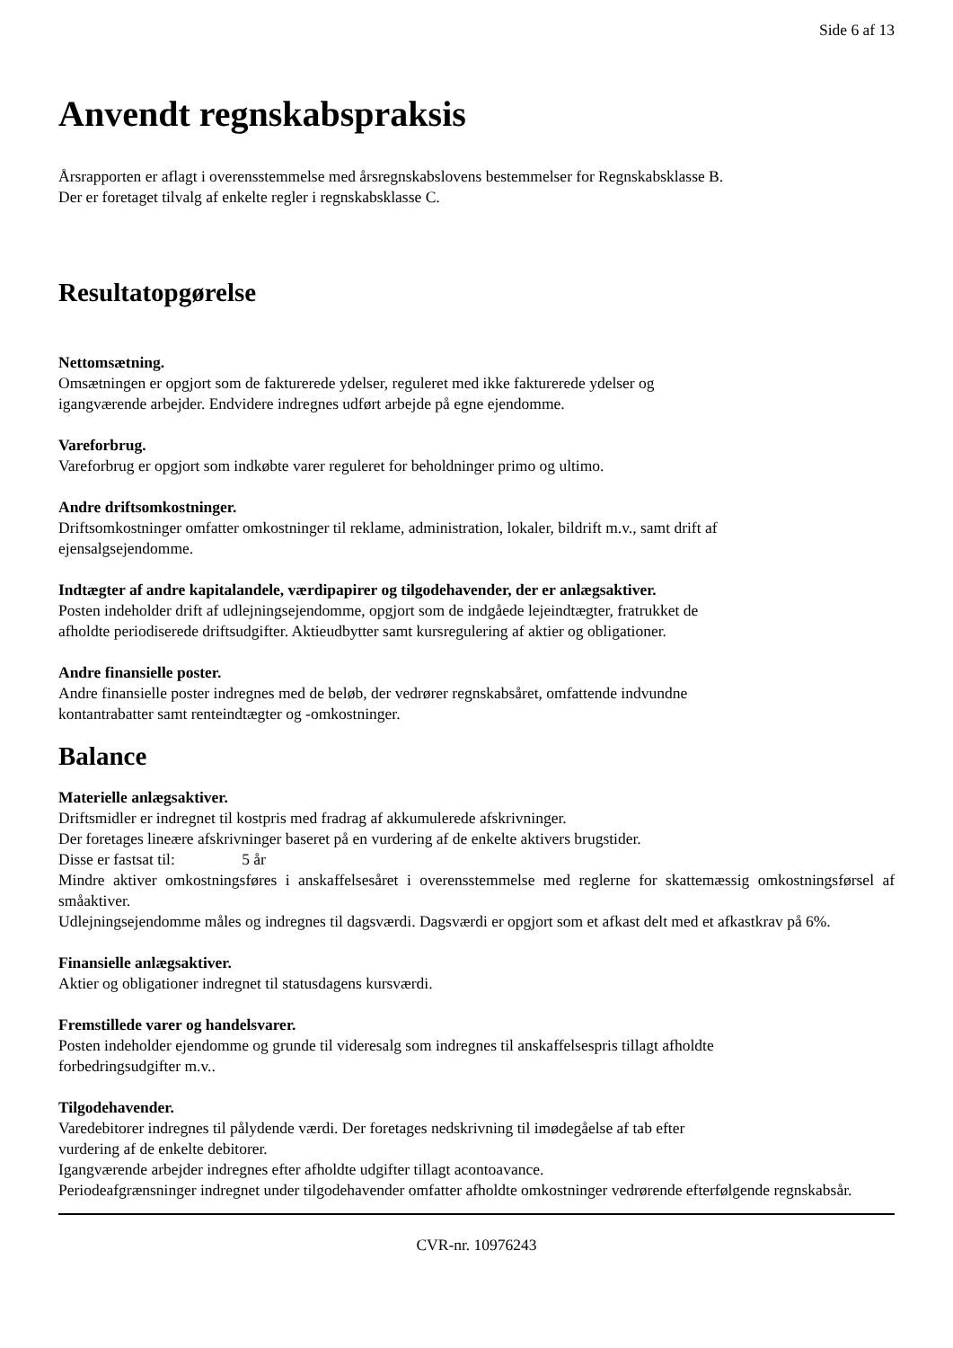Side 6 af 13
Anvendt regnskabspraksis
Årsrapporten er aflagt i overensstemmelse med årsregnskabslovens bestemmelser for Regnskabsklasse B.
Der er foretaget tilvalg af enkelte regler i regnskabsklasse C.
Resultatopgørelse
Nettomsætning.
Omsætningen er opgjort som de fakturerede ydelser, reguleret med ikke fakturerede ydelser og
igangværende arbejder. Endvidere indregnes udført arbejde på egne ejendomme.
Vareforbrug.
Vareforbrug er opgjort som indkøbte varer reguleret for beholdninger primo og ultimo.
Andre driftsomkostninger.
Driftsomkostninger omfatter omkostninger til reklame, administration, lokaler, bildrift m.v., samt drift af
ejensalgsejendomme.
Indtægter af andre kapitalandele, værdipapirer og tilgodehavender, der er anlægsaktiver.
Posten indeholder drift af udlejningsejendomme, opgjort som de indgåede lejeindtægter, fratrukket de
afholdte periodiserede driftsudgifter. Aktieudbytter samt kursregulering af aktier og obligationer.
Andre finansielle poster.
Andre finansielle poster indregnes med de beløb, der vedrører regnskabsåret, omfattende indvundne
kontantrabatter samt renteindtægter og -omkostninger.
Balance
Materielle anlægsaktiver.
Driftsmidler er indregnet til kostpris med fradrag af akkumulerede afskrivninger.
Der foretages lineære afskrivninger baseret på en vurdering af de enkelte aktivers brugstider.
Disse er fastsat til: 5 år
Mindre aktiver omkostningsføres i anskaffelsesåret i overensstemmelse med reglerne for skattemæssig omkostningsførsel af småaktiver.
Udlejningsejendomme måles og indregnes til dagsværdi. Dagsværdi er opgjort som et afkast delt med et afkastkrav på 6%.
Finansielle anlægsaktiver.
Aktier og obligationer indregnet til statusdagens kursværdi.
Fremstillede varer og handelsvarer.
Posten indeholder ejendomme og grunde til videresalg som indregnes til anskaffelsespris tillagt afholdte
forbedringsudgifter m.v..
Tilgodehavender.
Varedebitorer indregnes til pålydende værdi. Der foretages nedskrivning til imødegåelse af tab efter
vurdering af de enkelte debitorer.
Igangværende arbejder indregnes efter afholdte udgifter tillagt acontoavance.
Periodeafgrænsninger indregnet under tilgodehavender omfatter afholdte omkostninger vedrørende efterfølgende regnskabsår.
CVR-nr. 10976243